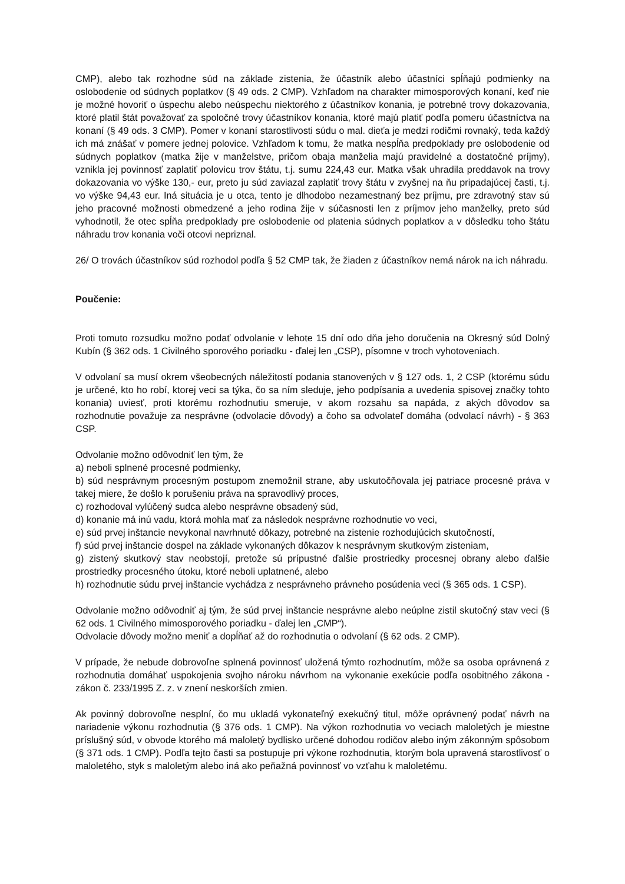CMP), alebo tak rozhodne súd na základe zistenia, že účastník alebo účastníci spĺňajú podmienky na oslobodenie od súdnych poplatkov (§ 49 ods. 2 CMP). Vzhľadom na charakter mimosporových konaní, keď nie je možné hovoriť o úspechu alebo neúspechu niektorého z účastníkov konania, je potrebné trovy dokazovania, ktoré platil štát považovať za spoločné trovy účastníkov konania, ktoré majú platiť podľa pomeru účastníctva na konaní (§ 49 ods. 3 CMP). Pomer v konaní starostlivosti súdu o mal. dieťa je medzi rodičmi rovnaký, teda každý ich má znášať v pomere jednej polovice. Vzhľadom k tomu, že matka nespĺňa predpoklady pre oslobodenie od súdnych poplatkov (matka žije v manželstve, pričom obaja manželia majú pravidelné a dostatočné príjmy), vznikla jej povinnosť zaplatiť polovicu trov štátu, t.j. sumu 224,43 eur. Matka však uhradila preddavok na trovy dokazovania vo výške 130,- eur, preto ju súd zaviazal zaplatiť trovy štátu v zvyšnej na ňu pripadajúcej časti, t.j. vo výške 94,43 eur. Iná situácia je u otca, tento je dlhodobo nezamestnaný bez príjmu, pre zdravotný stav sú jeho pracovné možnosti obmedzené a jeho rodina žije v súčasnosti len z príjmov jeho manželky, preto súd vyhodnotil, že otec spĺňa predpoklady pre oslobodenie od platenia súdnych poplatkov a v dôsledku toho štátu náhradu trov konania voči otcovi nepriznal.
26/ O trovách účastníkov súd rozhodol podľa § 52 CMP tak, že žiaden z účastníkov nemá nárok na ich náhradu.
Poučenie:
Proti tomuto rozsudku možno podať odvolanie v lehote 15 dní odo dňa jeho doručenia na Okresný súd Dolný Kubín (§ 362 ods. 1 Civilného sporového poriadku - ďalej len „CSP), písomne v troch vyhotoveniach.
V odvolaní sa musí okrem všeobecných náležitostí podania stanovených v § 127 ods. 1, 2 CSP (ktorému súdu je určené, kto ho robí, ktorej veci sa týka, čo sa ním sleduje, jeho podpísania a uvedenia spisovej značky tohto konania) uviesť, proti ktorému rozhodnutiu smeruje, v akom rozsahu sa napáda, z akých dôvodov sa rozhodnutie považuje za nesprávne (odvolacie dôvody) a čoho sa odvolateľ domáha (odvolací návrh) - § 363 CSP.
Odvolanie možno odôvodniť len tým, že
a) neboli splnené procesné podmienky,
b) súd nesprávnym procesným postupom znemožnil strane, aby uskutočňovala jej patriace procesné práva v takej miere, že došlo k porušeniu práva na spravodlivý proces,
c) rozhodoval vylúčený sudca alebo nesprávne obsadený súd,
d) konanie má inú vadu, ktorá mohla mať za následok nesprávne rozhodnutie vo veci,
e) súd prvej inštancie nevykonal navrhnuté dôkazy, potrebné na zistenie rozhodujúcich skutočností,
f) súd prvej inštancie dospel na základe vykonaných dôkazov k nesprávnym skutkovým zisteniam,
g) zistený skutkový stav neobstojí, pretože sú prípustné ďalšie prostriedky procesnej obrany alebo ďalšie prostriedky procesného útoku, ktoré neboli uplatnené, alebo
h) rozhodnutie súdu prvej inštancie vychádza z nesprávneho právneho posúdenia veci (§ 365 ods. 1 CSP).
Odvolanie možno odôvodniť aj tým, že súd prvej inštancie nesprávne alebo neúplne zistil skutočný stav veci (§ 62 ods. 1 Civilného mimosporového poriadku - ďalej len „CMP“).
Odvolacie dôvody možno meniť a dopĺňať až do rozhodnutia o odvolaní (§ 62 ods. 2 CMP).
V prípade, že nebude dobrovoľne splnená povinnosť uložená týmto rozhodnutím, môže sa osoba oprávnená z rozhodnutia domáhať uspokojenia svojho nároku návrhom na vykonanie exekúcie podľa osobitného zákona - zákon č. 233/1995 Z. z. v znení neskorších zmien.
Ak povinný dobrovoľne nesplní, čo mu ukladá vykonateľný exekučný titul, môže oprávnený podať návrh na nariadenie výkonu rozhodnutia (§ 376 ods. 1 CMP). Na výkon rozhodnutia vo veciach maloletých je miestne príslušný súd, v obvode ktorého má maloletý bydlisko určené dohodou rodičov alebo iným zákonným spôsobom (§ 371 ods. 1 CMP). Podľa tejto časti sa postupuje pri výkone rozhodnutia, ktorým bola upravená starostlivosť o maloletého, styk s maloletým alebo iná ako peňažná povinnosť vo vzťahu k maloletému.